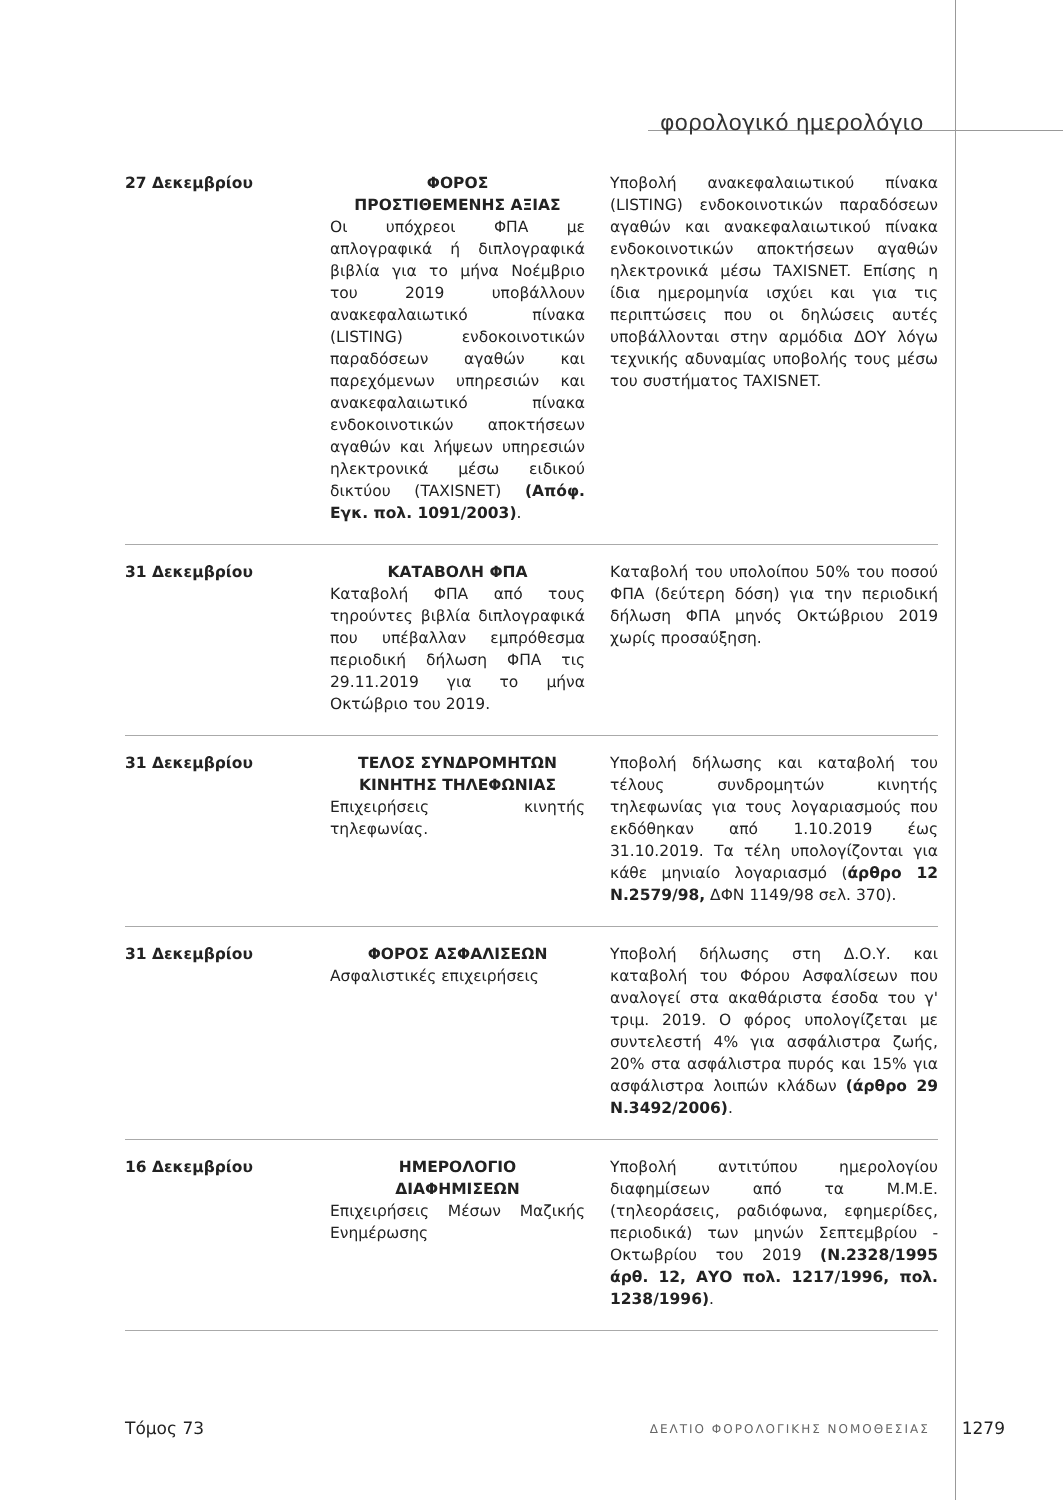φορολογικό ημερολόγιο
| 27 Δεκεμβρίου | ΦΟΡΟΣ ΠΡΟΣΤΙΘΕΜΕΝΗΣ ΑΞΙΑΣ Οι υπόχρεοι ΦΠΑ με απλογραφικά ή διπλογραφικά βιβλία για το μήνα Νοέμβριο του 2019 υποβάλλουν ανακεφαλαιωτικό πίνακα (LISTING) ενδοκοινοτικών παραδόσεων αγαθών και παρεχόμενων υπηρεσιών και ανακεφαλαιωτικό πίνακα ενδοκοινοτικών αποκτήσεων αγαθών και λήψεων υπηρεσιών ηλεκτρονικά μέσω ειδικού δικτύου (TAXISNET) (Απόφ. Εγκ. πολ. 1091/2003) . | Υποβολή ανακεφαλαιωτικού πίνακα (LISTING) ενδοκοινοτικών παραδόσεων αγαθών και ανακεφαλαιωτικού πίνακα ενδοκοινοτικών αποκτήσεων αγαθών ηλεκτρονικά μέσω TAXISNET. Επίσης η ίδια ημερομηνία ισχύει και για τις περιπτώσεις που οι δηλώσεις αυτές υποβάλλονται στην αρμόδια ΔΟΥ λόγω τεχνικής αδυναμίας υποβολής τους μέσω του συστήματος TAXISNET. |
| 31 Δεκεμβρίου | ΚΑΤΑΒΟΛΗ ΦΠΑ Καταβολή ΦΠΑ από τους τηρούντες βιβλία διπλογραφικά που υπέβαλλαν εμπρόθεσμα περιοδική δήλωση ΦΠΑ τις 29.11.2019 για το μήνα Οκτώβριο του 2019. | Καταβολή του υπολοίπου 50% του ποσού ΦΠΑ (δεύτερη δόση) για την περιοδική δήλωση ΦΠΑ μηνός Οκτώβριου 2019 χωρίς προσαύξηση. |
| 31 Δεκεμβρίου | ΤΕΛΟΣ ΣΥΝΔΡΟΜΗΤΩΝ ΚΙΝΗΤΗΣ ΤΗΛΕΦΩΝΙΑΣ Επιχειρήσεις κινητής τηλεφωνίας. | Υποβολή δήλωσης και καταβολή του τέλους συνδρομητών κινητής τηλεφωνίας για τους λογαριασμούς που εκδόθηκαν από 1.10.2019 έως 31.10.2019. Τα τέλη υπολογίζονται για κάθε μηνιαίο λογαριασμό ( άρθρο 12 Ν.2579/98, ΔΦΝ 1149/98 σελ. 370). |
| 31 Δεκεμβρίου | ΦΟΡΟΣ ΑΣΦΑΛΙΣΕΩΝ Ασφαλιστικές επιχειρήσεις | Υποβολή δήλωσης στη Δ.Ο.Υ. και καταβολή του Φόρου Ασφαλίσεων που αναλογεί στα ακαθάριστα έσοδα του γ' τριμ. 2019. Ο φόρος υπολογίζεται με συντελεστή 4% για ασφάλιστρα ζωής, 20% στα ασφάλιστρα πυρός και 15% για ασφάλιστρα λοιπών κλάδων (άρθρο 29 Ν.3492/2006) . |
| 16 Δεκεμβρίου | ΗΜΕΡΟΛΟΓΙΟ ΔΙΑΦΗΜΙΣΕΩΝ Επιχειρήσεις Μέσων Μαζικής Ενημέρωσης | Υποβολή αντιτύπου ημερολογίου διαφημίσεων από τα Μ.Μ.Ε. (τηλεοράσεις, ραδιόφωνα, εφημερίδες, περιοδικά) των μηνών Σεπτεμβρίου - Οκτωβρίου του 2019 (Ν.2328/1995 άρθ. 12, ΑΥΟ πολ. 1217/1996, πολ. 1238/1996) . |
Τόμος 73 ΔΕΛΤΙΟ ΦΟΡΟΛΟΓΙΚΗΣ ΝΟΜΟΘΕΣΙΑΣ 1279